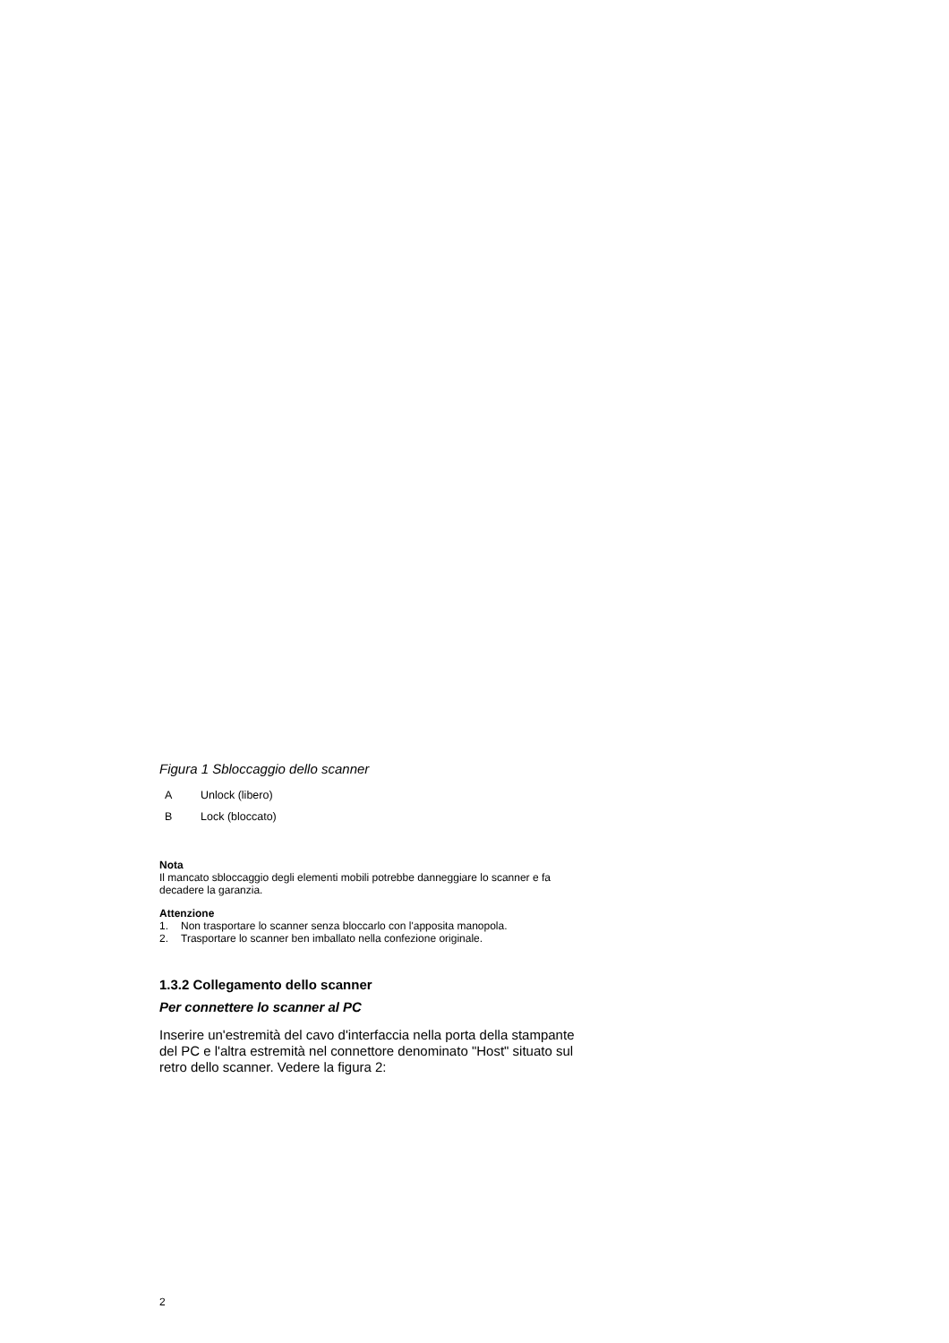Figura 1 Sbloccaggio dello scanner
A Unlock (libero)
B Lock (bloccato)
Nota
Il mancato sbloccaggio degli elementi mobili potrebbe danneggiare lo scanner e fa decadere la garanzia.
Attenzione
1. Non trasportare lo scanner senza bloccarlo con l'apposita manopola.
2. Trasportare lo scanner ben imballato nella confezione originale.
1.3.2 Collegamento dello scanner
Per connettere lo scanner al PC
Inserire un'estremità del cavo d'interfaccia nella porta della stampante del PC e l'altra estremità nel connettore denominato "Host" situato sul retro dello scanner. Vedere la figura 2:
2